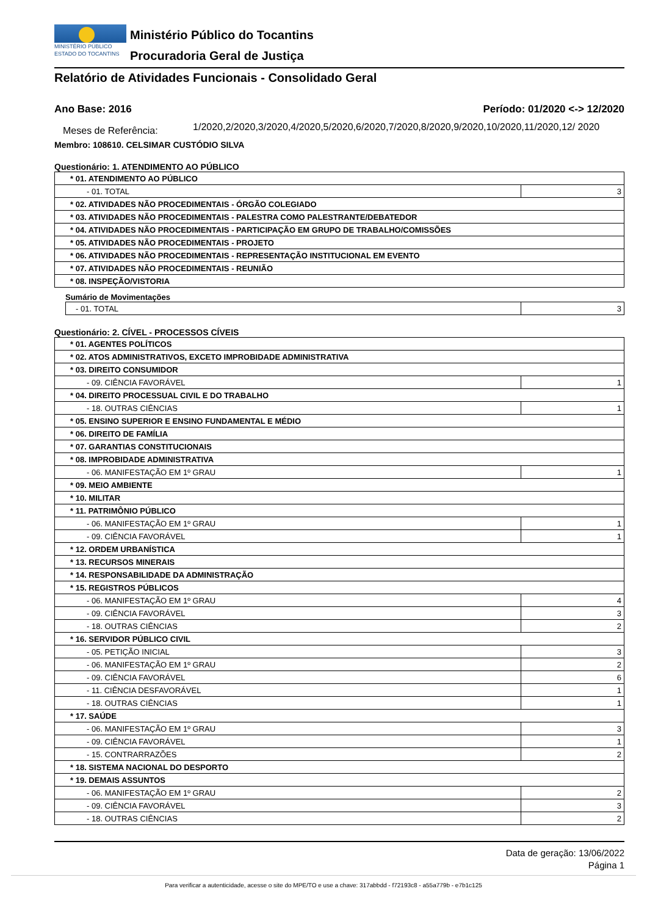MINISTÉRIO PÚBLICO
ESTADO DO TOCANTINS
Ministério Público do Tocantins
Procuradoria Geral de Justiça
Relatório de Atividades Funcionais - Consolidado Geral
Ano Base: 2016 Período: 01/2020 <-> 12/2020
Meses de Referência:
1/2020,2/2020,3/2020,4/2020,5/2020,6/2020,7/2020,8/2020,9/2020,10/2020,11/2020,12/ 2020
Membro: 108610. CELSIMAR CUSTÓDIO SILVA
Questionário: 1. ATENDIMENTO AO PÚBLICO
| * 01. ATENDIMENTO AO PÚBLICO | |
| - 01. TOTAL | 3 |
| * 02. ATIVIDADES NÃO PROCEDIMENTAIS - ÓRGÃO COLEGIADO | |
| * 03. ATIVIDADES NÃO PROCEDIMENTAIS - PALESTRA COMO PALESTRANTE/DEBATEDOR | |
| * 04. ATIVIDADES NÃO PROCEDIMENTAIS - PARTICIPAÇÃO EM GRUPO DE TRABALHO/COMISSÕES | |
| * 05. ATIVIDADES NÃO PROCEDIMENTAIS - PROJETO | |
| * 06. ATIVIDADES NÃO PROCEDIMENTAIS - REPRESENTAÇÃO INSTITUCIONAL EM EVENTO | |
| * 07. ATIVIDADES NÃO PROCEDIMENTAIS - REUNIÃO | |
| * 08. INSPEÇÃO/VISTORIA | |
Sumário de Movimentações
| - 01. TOTAL | 3 |
Questionário: 2. CÍVEL - PROCESSOS CÍVEIS
| * 01. AGENTES POLÍTICOS | |
| * 02. ATOS ADMINISTRATIVOS, EXCETO IMPROBIDADE ADMINISTRATIVA | |
| * 03. DIREITO CONSUMIDOR | |
| - 09. CIÊNCIA FAVORÁVEL | 1 |
| * 04. DIREITO PROCESSUAL CIVIL E DO TRABALHO | |
| - 18. OUTRAS CIÊNCIAS | 1 |
| * 05. ENSINO SUPERIOR E ENSINO FUNDAMENTAL E MÉDIO | |
| * 06. DIREITO DE FAMÍLIA | |
| * 07. GARANTIAS CONSTITUCIONAIS | |
| * 08. IMPROBIDADE ADMINISTRATIVA | |
| - 06. MANIFESTAÇÃO EM 1º GRAU | 1 |
| * 09. MEIO AMBIENTE | |
| * 10. MILITAR | |
| * 11. PATRIMÔNIO PÚBLICO | |
| - 06. MANIFESTAÇÃO EM 1º GRAU | 1 |
| - 09. CIÊNCIA FAVORÁVEL | 1 |
| * 12. ORDEM URBANÍSTICA | |
| * 13. RECURSOS MINERAIS | |
| * 14. RESPONSABILIDADE DA ADMINISTRAÇÃO | |
| * 15. REGISTROS PÚBLICOS | |
| - 06. MANIFESTAÇÃO EM 1º GRAU | 4 |
| - 09. CIÊNCIA FAVORÁVEL | 3 |
| - 18. OUTRAS CIÊNCIAS | 2 |
| * 16. SERVIDOR PÚBLICO CIVIL | |
| - 05. PETIÇÃO INICIAL | 3 |
| - 06. MANIFESTAÇÃO EM 1º GRAU | 2 |
| - 09. CIÊNCIA FAVORÁVEL | 6 |
| - 11. CIÊNCIA DESFAVORÁVEL | 1 |
| - 18. OUTRAS CIÊNCIAS | 1 |
| * 17. SAÚDE | |
| - 06. MANIFESTAÇÃO EM 1º GRAU | 3 |
| - 09. CIÊNCIA FAVORÁVEL | 1 |
| - 15. CONTRARRAZÕES | 2 |
| * 18. SISTEMA NACIONAL DO DESPORTO | |
| * 19. DEMAIS ASSUNTOS | |
| - 06. MANIFESTAÇÃO EM 1º GRAU | 2 |
| - 09. CIÊNCIA FAVORÁVEL | 3 |
| - 18. OUTRAS CIÊNCIAS | 2 |
Data de geração: 13/06/2022
Página 1
Para verificar a autenticidade, acesse o site do MPE/TO e use a chave: 317abbdd - f72193c8 - a55a779b - e7b1c125